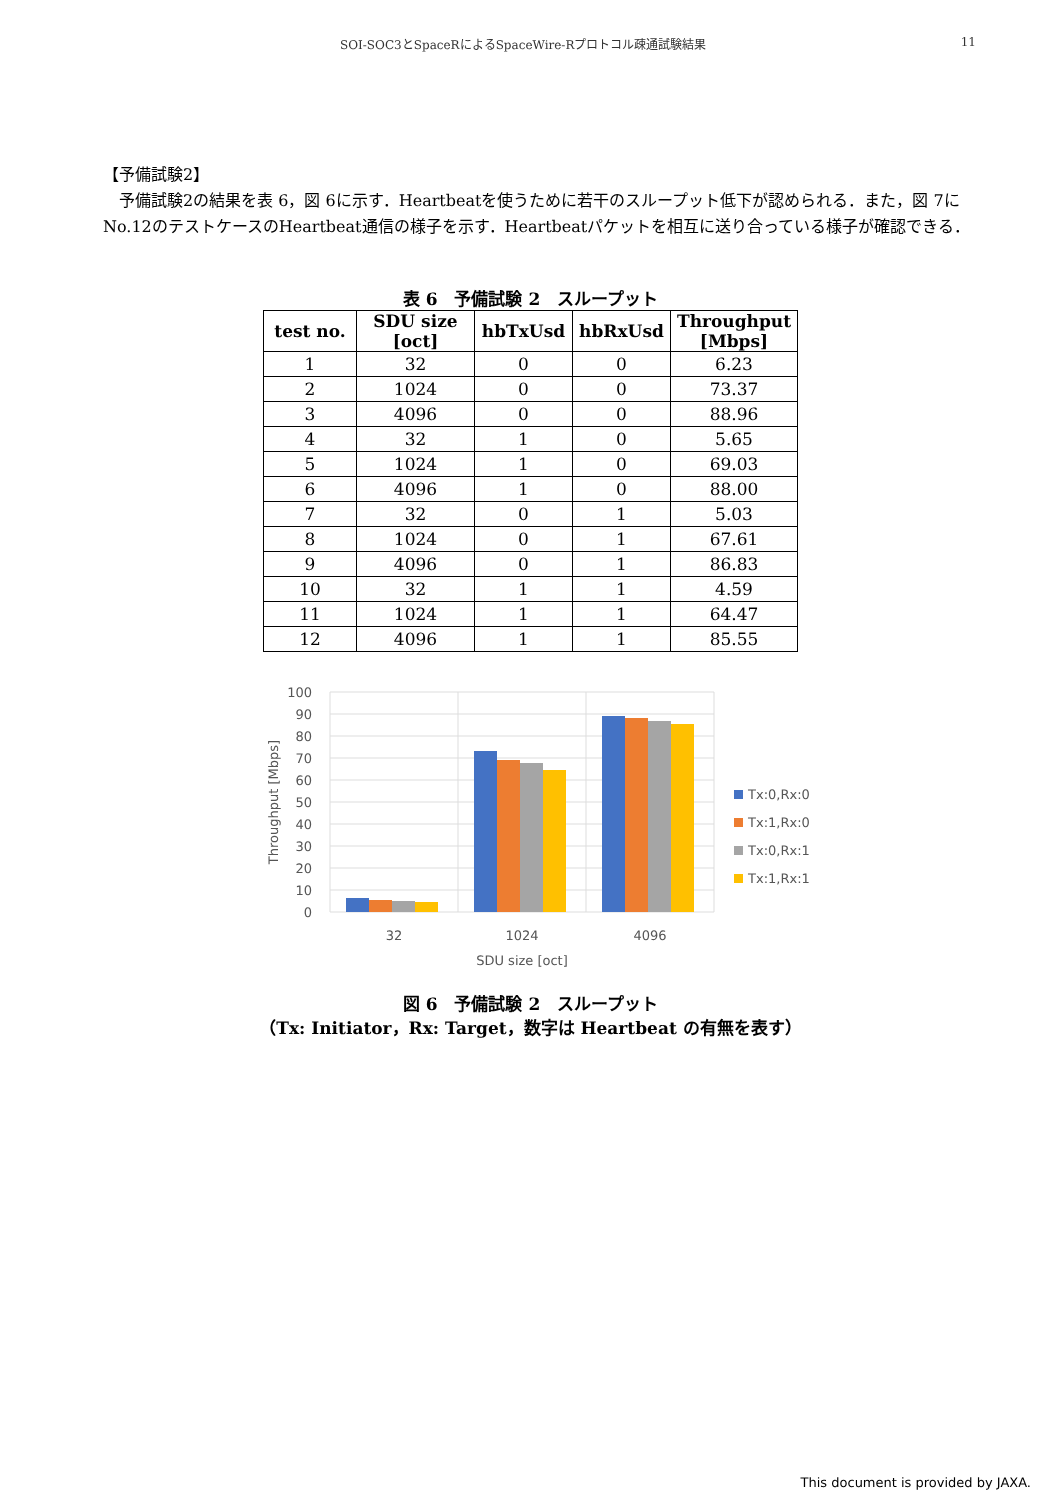SOI-SOC3とSpaceRによるSpaceWire-Rプロトコル疎通試験結果 11
【予備試験2】
　予備試験2の結果を表 6，図 6に示す．Heartbeatを使うために若干のスループット低下が認められる．また，図 7にNo.12のテストケースのHeartbeat通信の様子を示す．Heartbeatパケットを相互に送り合っている様子が確認できる．
表 6　予備試験 2　スループット
| test no. | SDU size [oct] | hbTxUsd | hbRxUsd | Throughput [Mbps] |
| --- | --- | --- | --- | --- |
| 1 | 32 | 0 | 0 | 6.23 |
| 2 | 1024 | 0 | 0 | 73.37 |
| 3 | 4096 | 0 | 0 | 88.96 |
| 4 | 32 | 1 | 0 | 5.65 |
| 5 | 1024 | 1 | 0 | 69.03 |
| 6 | 4096 | 1 | 0 | 88.00 |
| 7 | 32 | 0 | 1 | 5.03 |
| 8 | 1024 | 0 | 1 | 67.61 |
| 9 | 4096 | 0 | 1 | 86.83 |
| 10 | 32 | 1 | 1 | 4.59 |
| 11 | 1024 | 1 | 1 | 64.47 |
| 12 | 4096 | 1 | 1 | 85.55 |
100
90
80
70
60
50
40
30
20
10
0
32
1024
4096
SDU size [oct]
Throughput [Mbps]
Tx:0,Rx:0
Tx:1,Rx:0
Tx:0,Rx:1
Tx:1,Rx:1
図 6　予備試験 2　スループット
（Tx: Initiator，Rx: Target，数字は Heartbeat の有無を表す）
This document is provided by JAXA.